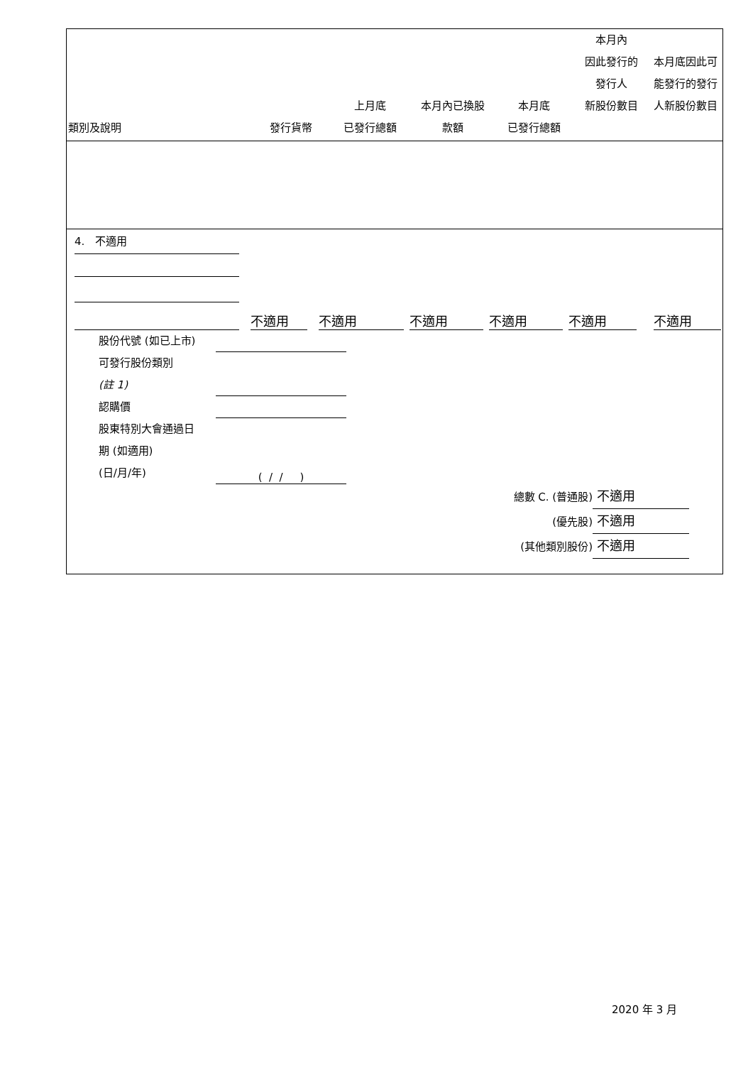| 類別及說明 | 發行貨幣 | 上月底 已發行總額 | 本月內已換股 款額 | 本月底 已發行總額 | 本月內 因此發行的 發行人 新股份數目 | 本月底因此可 能發行的發行 人新股份數目 |
| --- | --- | --- | --- | --- | --- | --- |
4. 不適用
不適用 不適用 不適用 不適用 不適用 不適用
股份代號 (如已上市)
可發行股份類別
(註 1)
認購價
股東特別大會通過日
期 (如適用)
(日/月/年) ( / / )
總數 C. (普通股) 不適用
(優先股) 不適用
(其他類別股份) 不適用
2020 年 3 月